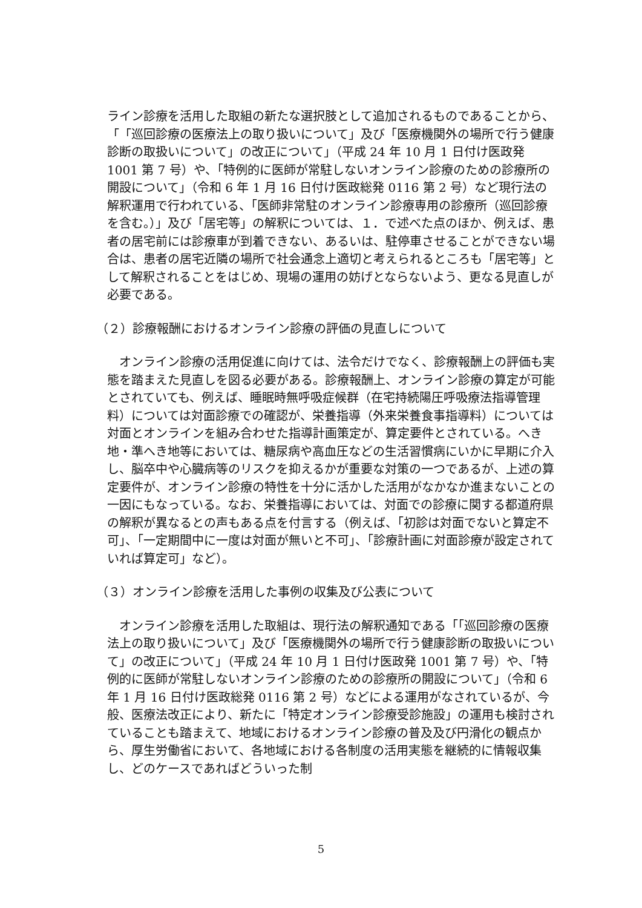ライン診療を活用した取組の新たな選択肢として追加されるものであることから、「「巡回診療の医療法上の取り扱いについて」及び「医療機関外の場所で行う健康診断の取扱いについて」の改正について」（平成 24 年 10 月 1 日付け医政発 1001 第 7 号）や、「特例的に医師が常駐しないオンライン診療のための診療所の開設について」（令和 6 年 1 月 16 日付け医政総発 0116 第 2 号）など現行法の解釈運用で行われている、「医師非常駐のオンライン診療専用の診療所（巡回診療を含む。）」及び「居宅等」の解釈については、１．で述べた点のほか、例えば、患者の居宅前には診療車が到着できない、あるいは、駐停車させることができない場合は、患者の居宅近隣の場所で社会通念上適切と考えられるところも「居宅等」として解釈されることをはじめ、現場の運用の妨げとならないよう、更なる見直しが必要である。
（２）診療報酬におけるオンライン診療の評価の見直しについて
オンライン診療の活用促進に向けては、法令だけでなく、診療報酬上の評価も実態を踏まえた見直しを図る必要がある。診療報酬上、オンライン診療の算定が可能とされていても、例えば、睡眠時無呼吸症候群（在宅持続陽圧呼吸療法指導管理料）については対面診療での確認が、栄養指導（外来栄養食事指導料）については対面とオンラインを組み合わせた指導計画策定が、算定要件とされている。へき地・準へき地等においては、糖尿病や高血圧などの生活習慣病にいかに早期に介入し、脳卒中や心臓病等のリスクを抑えるかが重要な対策の一つであるが、上述の算定要件が、オンライン診療の特性を十分に活かした活用がなかなか進まないことの一因にもなっている。なお、栄養指導においては、対面での診療に関する都道府県の解釈が異なるとの声もある点を付言する（例えば、「初診は対面でないと算定不可」、「一定期間中に一度は対面が無いと不可」、「診療計画に対面診療が設定されていれば算定可」など）。
（３）オンライン診療を活用した事例の収集及び公表について
オンライン診療を活用した取組は、現行法の解釈通知である「「巡回診療の医療法上の取り扱いについて」及び「医療機関外の場所で行う健康診断の取扱いについて」の改正について」（平成 24 年 10 月 1 日付け医政発 1001 第 7 号）や、「特例的に医師が常駐しないオンライン診療のための診療所の開設について」（令和 6 年 1 月 16 日付け医政総発 0116 第 2 号）などによる運用がなされているが、今般、医療法改正により、新たに「特定オンライン診療受診施設」の運用も検討されていることも踏まえて、地域におけるオンライン診療の普及及び円滑化の観点から、厚生労働省において、各地域における各制度の活用実態を継続的に情報収集し、どのケースであればどういった制
5